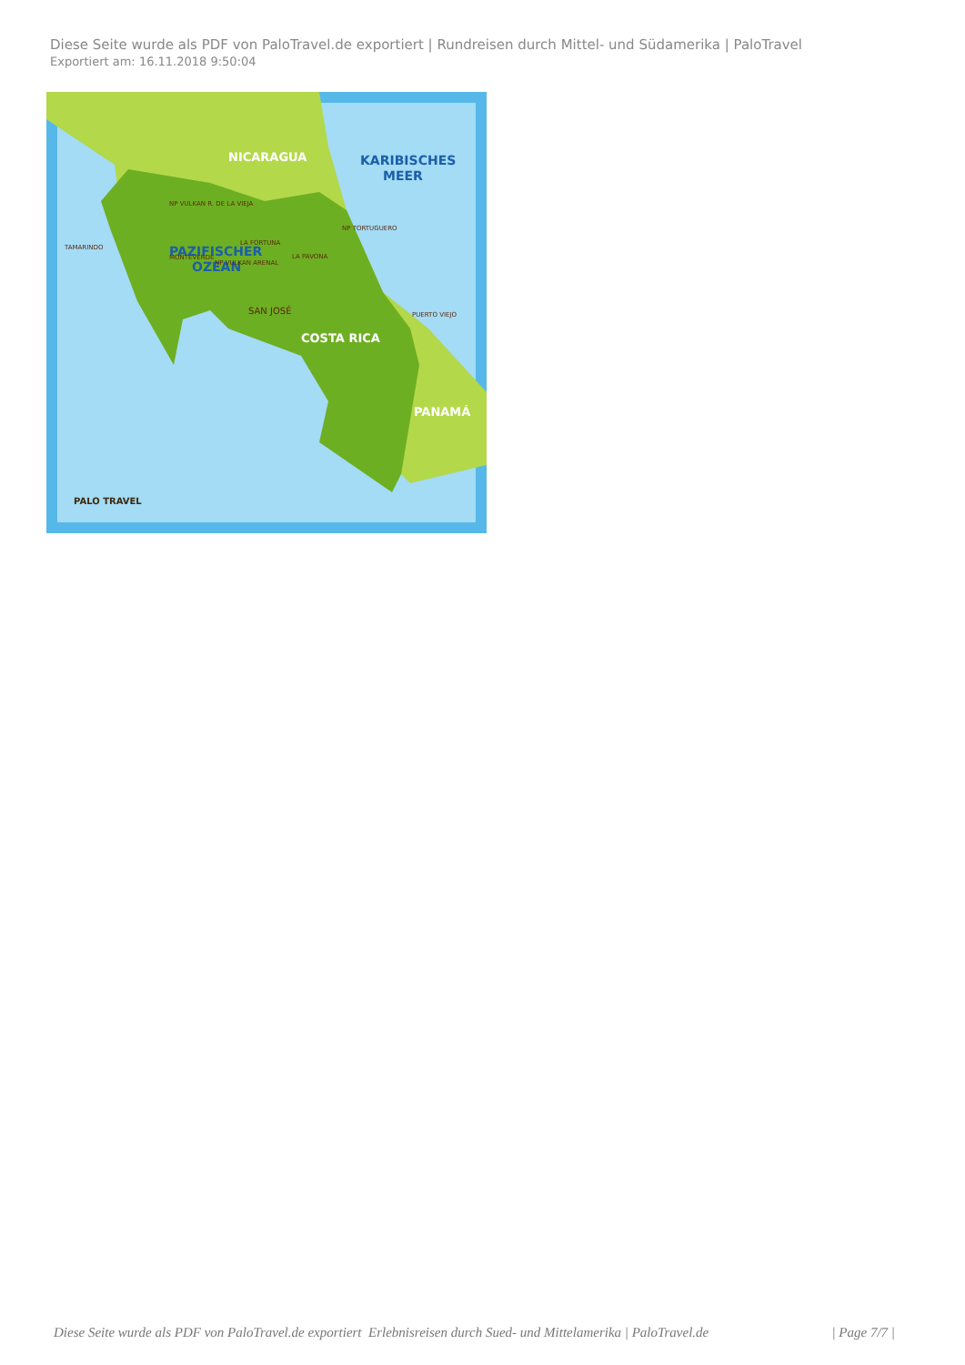Diese Seite wurde als PDF von PaloTravel.de exportiert | Rundreisen durch Mittel- und Südamerika | PaloTravel
Exportiert am: 16.11.2018 9:50:04
NICARAGUA
KARIBISCHES
MEER
PAZIFISCHER
OZEAN
COSTA RICA
PANAMÁ
SAN JOSÉ
TAMARINDO
MONTEVERDE
LA FORTUNA
NP TORTUGUERO
PUERTO VIEJO
NP VULKAN R. DE LA VIEJA
NP VULKAN ARENAL
LA PAVONA
PALO TRAVEL
Diese Seite wurde als PDF von PaloTravel.de exportiert Erlebnisreisen durch Sued- und Mittelamerika | PaloTravel.de | Page 7/7 |